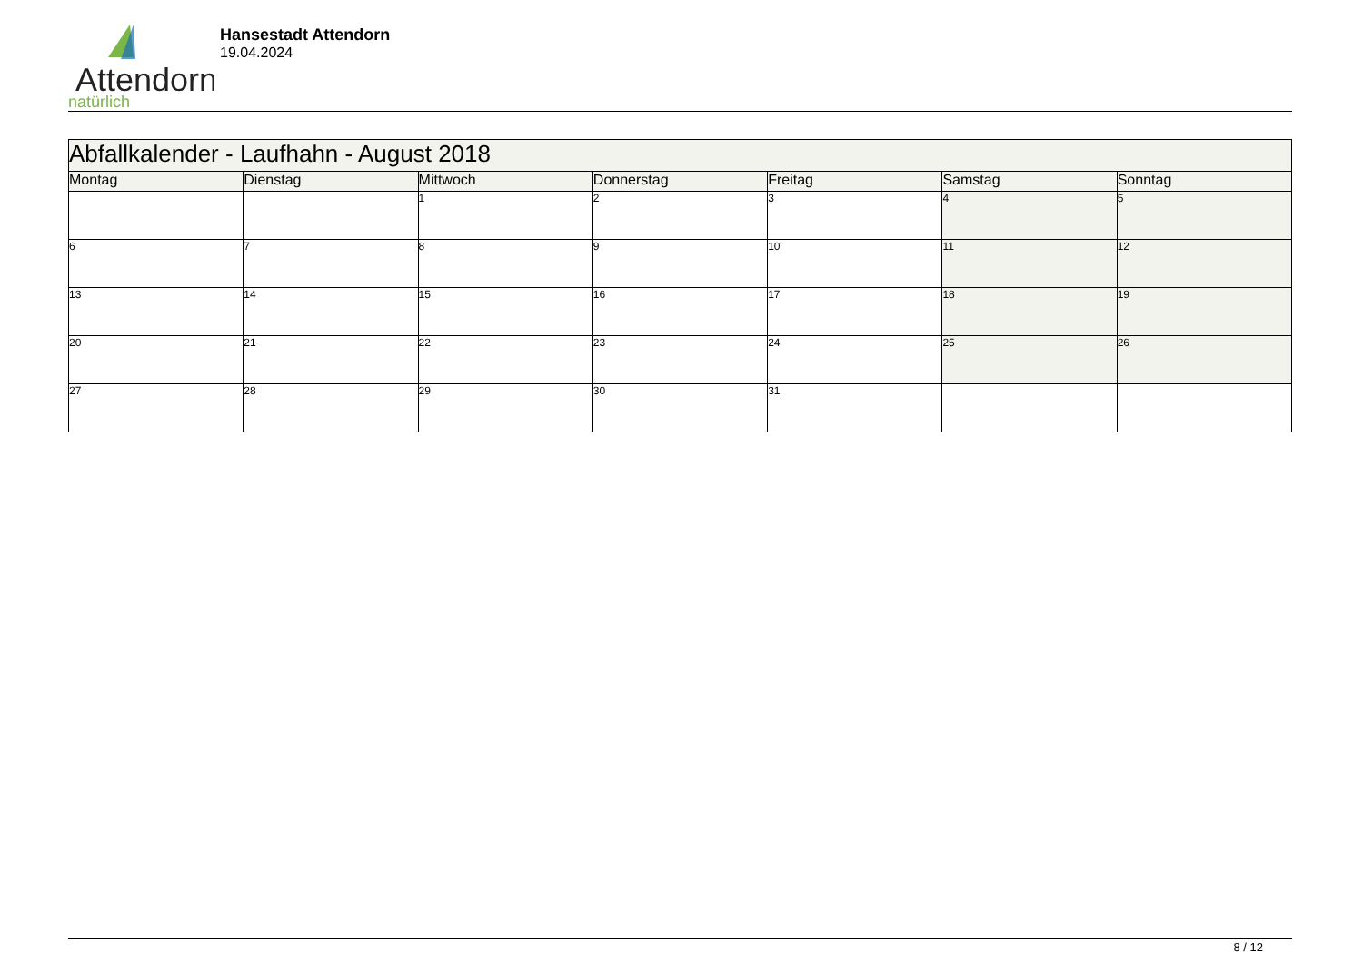Attendorn
natürlich
Hansestadt Attendorn
19.04.2024
| Abfallkalender - Laufhahn - August 2018 | | | | | | |
| --- | --- | --- | --- | --- | --- | --- |
| Montag | Dienstag | Mittwoch | Donnerstag | Freitag | Samstag | Sonntag |
| | | 1 | 2 | 3 | 4 | 5 |
| 6 | 7 | 8 | 9 | 10 | 11 | 12 |
| 13 | 14 | 15 | 16 | 17 | 18 | 19 |
| 20 | 21 | 22 | 23 | 24 | 25 | 26 |
| 27 | 28 | 29 | 30 | 31 | | |
8 / 12